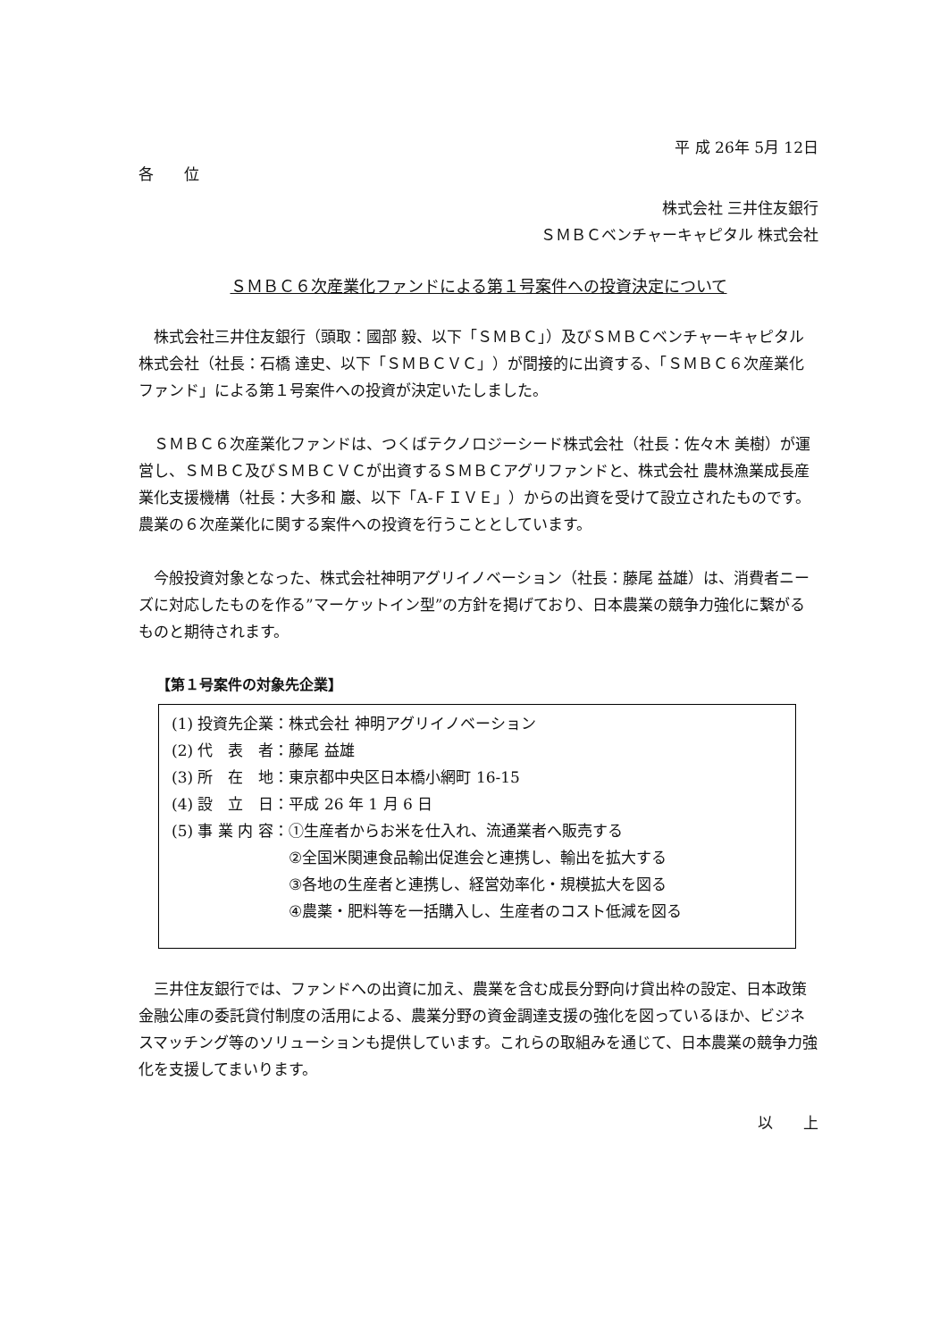平 成 26年 5月 12日
各　　位
株式会社 三井住友銀行
ＳＭＢＣベンチャーキャピタル 株式会社
ＳＭＢＣ６次産業化ファンドによる第１号案件への投資決定について
株式会社三井住友銀行（頭取：國部 毅、以下「ＳＭＢＣ」）及びＳＭＢＣベンチャーキャピタル株式会社（社長：石橋 達史、以下「ＳＭＢＣＶＣ」）が間接的に出資する、「ＳＭＢＣ６次産業化ファンド」による第１号案件への投資が決定いたしました。
ＳＭＢＣ６次産業化ファンドは、つくばテクノロジーシード株式会社（社長：佐々木 美樹）が運営し、ＳＭＢＣ及びＳＭＢＣＶＣが出資するＳＭＢＣアグリファンドと、株式会社 農林漁業成長産業化支援機構（社長：大多和 巖、以下「A-ＦＩＶＥ」）からの出資を受けて設立されたものです。農業の６次産業化に関する案件への投資を行うこととしています。
今般投資対象となった、株式会社神明アグリイノベーション（社長：藤尾 益雄）は、消費者ニーズに対応したものを作る”マーケットイン型”の方針を掲げており、日本農業の競争力強化に繋がるものと期待されます。
【第１号案件の対象先企業】
| (1) 投資先企業 | ： | 株式会社 神明アグリイノベーション |
| (2) 代 表 者 | ： | 藤尾 益雄 |
| (3) 所 在 地 | ： | 東京都中央区日本橋小網町 16-15 |
| (4) 設 立 日 | ： | 平成 26 年 1 月 6 日 |
| (5) 事 業 内 容 | ： | ①生産者からお米を仕入れ、流通業者へ販売する ②全国米関連食品輸出促進会と連携し、輸出を拡大する ③各地の生産者と連携し、経営効率化・規模拡大を図る ④農薬・肥料等を一括購入し、生産者のコスト低減を図る |
三井住友銀行では、ファンドへの出資に加え、農業を含む成長分野向け貸出枠の設定、日本政策金融公庫の委託貸付制度の活用による、農業分野の資金調達支援の強化を図っているほか、ビジネスマッチング等のソリューションも提供しています。これらの取組みを通じて、日本農業の競争力強化を支援してまいります。
以　　上